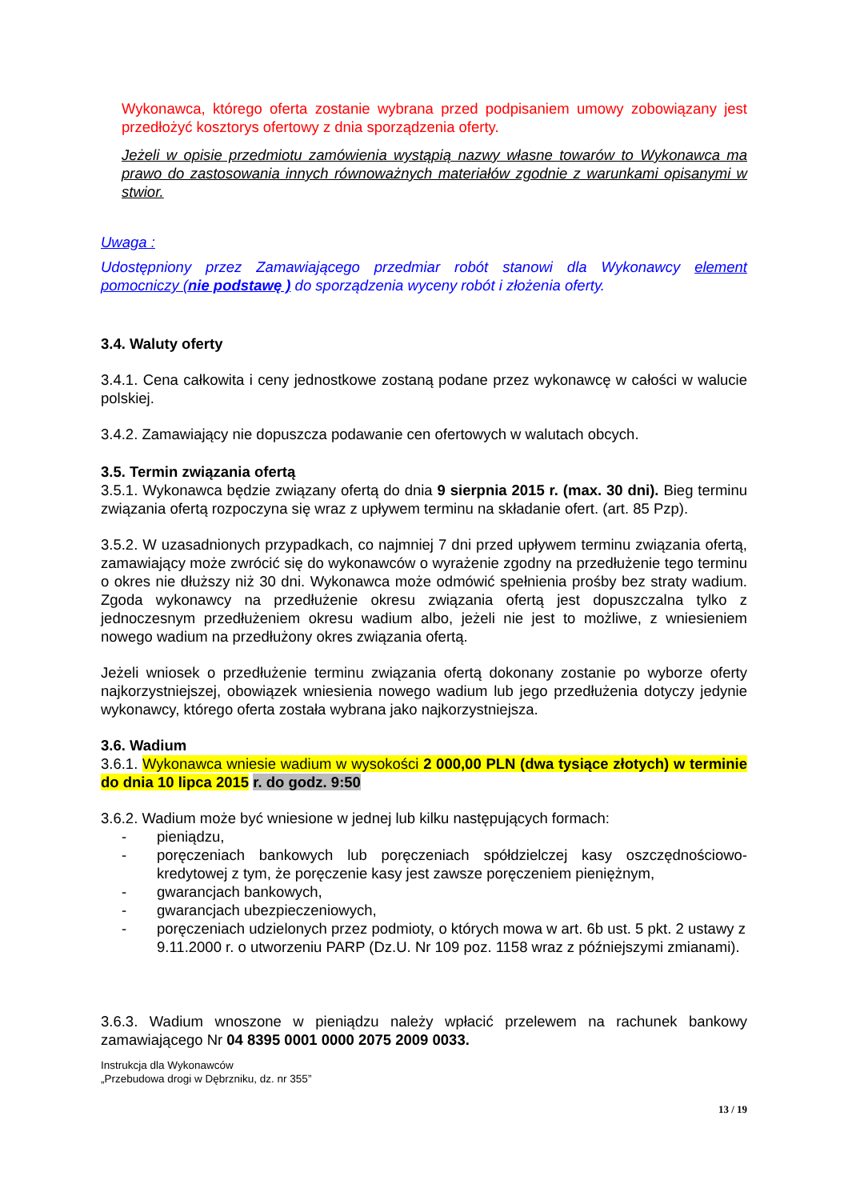Wykonawca, którego oferta zostanie wybrana przed podpisaniem umowy zobowiązany jest przedłożyć kosztorys ofertowy z dnia sporządzenia oferty.
Jeżeli w opisie przedmiotu zamówienia wystąpią nazwy własne towarów to Wykonawca ma prawo do zastosowania innych równoważnych materiałów zgodnie z warunkami opisanymi w stwior.
Uwaga :
Udostępniony przez Zamawiającego przedmiar robót stanowi dla Wykonawcy element pomocniczy (nie podstawę ) do sporządzenia wyceny robót i złożenia oferty.
3.4. Waluty oferty
3.4.1. Cena całkowita i ceny jednostkowe zostaną podane przez wykonawcę w całości w walucie polskiej.
3.4.2. Zamawiający nie dopuszcza podawanie cen ofertowych w walutach obcych.
3.5. Termin związania ofertą
3.5.1. Wykonawca będzie związany ofertą do dnia 9 sierpnia 2015 r. (max. 30 dni). Bieg terminu związania ofertą rozpoczyna się wraz z upływem terminu na składanie ofert. (art. 85 Pzp).
3.5.2. W uzasadnionych przypadkach, co najmniej 7 dni przed upływem terminu związania ofertą, zamawiający może zwrócić się do wykonawców o wyrażenie zgodny na przedłużenie tego terminu o okres nie dłuższy niż 30 dni. Wykonawca może odmówić spełnienia prośby bez straty wadium. Zgoda wykonawcy na przedłużenie okresu związania ofertą jest dopuszczalna tylko z jednoczesnym przedłużeniem okresu wadium albo, jeżeli nie jest to możliwe, z wniesieniem nowego wadium na przedłużony okres związania ofertą.
Jeżeli wniosek o przedłużenie terminu związania ofertą dokonany zostanie po wyborze oferty najkorzystniejszej, obowiązek wniesienia nowego wadium lub jego przedłużenia dotyczy jedynie wykonawcy, którego oferta została wybrana jako najkorzystniejsza.
3.6. Wadium
3.6.1. Wykonawca wniesie wadium w wysokości 2 000,00 PLN (dwa tysiące złotych) w terminie do dnia 10 lipca 2015 r. do godz. 9:50
3.6.2. Wadium może być wniesione w jednej lub kilku następujących formach:
- pieniądzu,
- poręczeniach bankowych lub poręczeniach spółdzielczej kasy oszczędnościowo-kredytowej z tym, że poręczenie kasy jest zawsze poręczeniem pieniężnym,
- gwarancjach bankowych,
- gwarancjach ubezpieczeniowych,
- poręczeniach udzielonych przez podmioty, o których mowa w art. 6b ust. 5 pkt. 2 ustawy z 9.11.2000 r. o utworzeniu PARP (Dz.U. Nr 109 poz. 1158 wraz z późniejszymi zmianami).
3.6.3. Wadium wnoszone w pieniądzu należy wpłacić przelewem na rachunek bankowy zamawiającego Nr 04 8395 0001 0000 2075 2009 0033.
Instrukcja dla Wykonawców
„Przebudowa drogi w Dębrzniku, dz. nr 355”
13 / 19